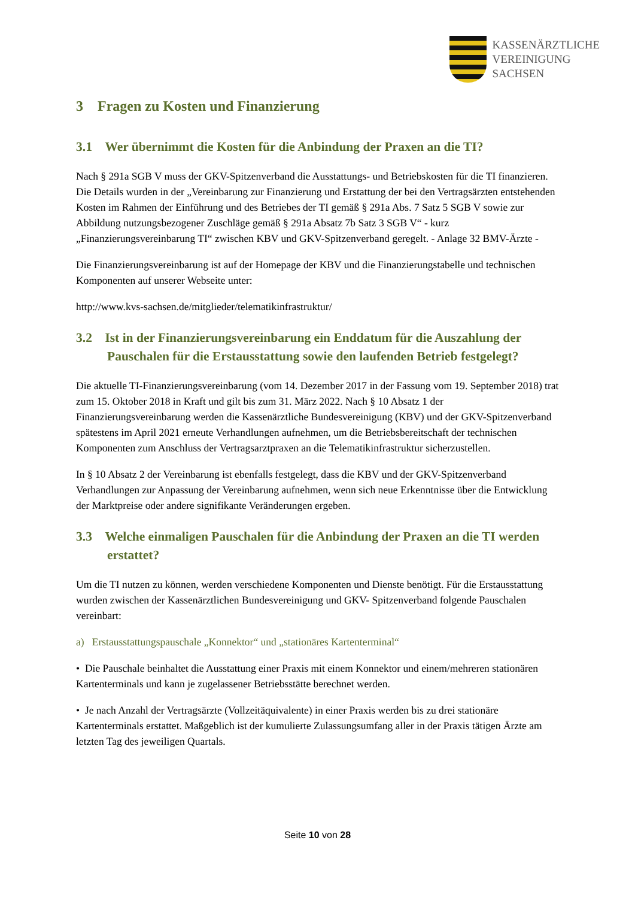KASSENÄRZTLICHE
VEREINIGUNG
SACHSEN
3 Fragen zu Kosten und Finanzierung
3.1 Wer übernimmt die Kosten für die Anbindung der Praxen an die TI?
Nach § 291a SGB V muss der GKV-Spitzenverband die Ausstattungs- und Betriebskosten für die TI finanzieren. Die Details wurden in der „Vereinbarung zur Finanzierung und Erstattung der bei den Vertragsärzten entstehenden Kosten im Rahmen der Einführung und des Betriebes der TI gemäß § 291a Abs. 7 Satz 5 SGB V sowie zur Abbildung nutzungsbezogener Zuschläge gemäß § 291a Absatz 7b Satz 3 SGB V“ - kurz „Finanzierungsvereinbarung TI“ zwischen KBV und GKV-Spitzenverband geregelt. - Anlage 32 BMV-Ärzte -
Die Finanzierungsvereinbarung ist auf der Homepage der KBV und die Finanzierungstabelle und technischen Komponenten auf unserer Webseite unter:
http://www.kvs-sachsen.de/mitglieder/telematikinfrastruktur/
3.2 Ist in der Finanzierungsvereinbarung ein Enddatum für die Auszahlung der Pauschalen für die Erstausstattung sowie den laufenden Betrieb festgelegt?
Die aktuelle TI-Finanzierungsvereinbarung (vom 14. Dezember 2017 in der Fassung vom 19. September 2018) trat zum 15. Oktober 2018 in Kraft und gilt bis zum 31. März 2022. Nach § 10 Absatz 1 der Finanzierungsvereinbarung werden die Kassenärztliche Bundesvereinigung (KBV) und der GKV-Spitzenverband spätestens im April 2021 erneute Verhandlungen aufnehmen, um die Betriebsbereitschaft der technischen Komponenten zum Anschluss der Vertragsarztpraxen an die Telematikinfrastruktur sicherzustellen.
In § 10 Absatz 2 der Vereinbarung ist ebenfalls festgelegt, dass die KBV und der GKV-Spitzenverband Verhandlungen zur Anpassung der Vereinbarung aufnehmen, wenn sich neue Erkenntnisse über die Entwicklung der Marktpreise oder andere signifikante Veränderungen ergeben.
3.3 Welche einmaligen Pauschalen für die Anbindung der Praxen an die TI werden erstattet?
Um die TI nutzen zu können, werden verschiedene Komponenten und Dienste benötigt. Für die Erstausstattung wurden zwischen der Kassenärztlichen Bundesvereinigung und GKV- Spitzenverband folgende Pauschalen vereinbart:
a) Erstausstattungspauschale „Konnektor“ und „stationäres Kartenterminal“
• Die Pauschale beinhaltet die Ausstattung einer Praxis mit einem Konnektor und einem/mehreren stationären Kartenterminals und kann je zugelassener Betriebsstätte berechnet werden.
• Je nach Anzahl der Vertragsärzte (Vollzeitäquivalente) in einer Praxis werden bis zu drei stationäre Kartenterminals erstattet. Maßgeblich ist der kumulierte Zulassungsumfang aller in der Praxis tätigen Ärzte am letzten Tag des jeweiligen Quartals.
Seite 10 von 28